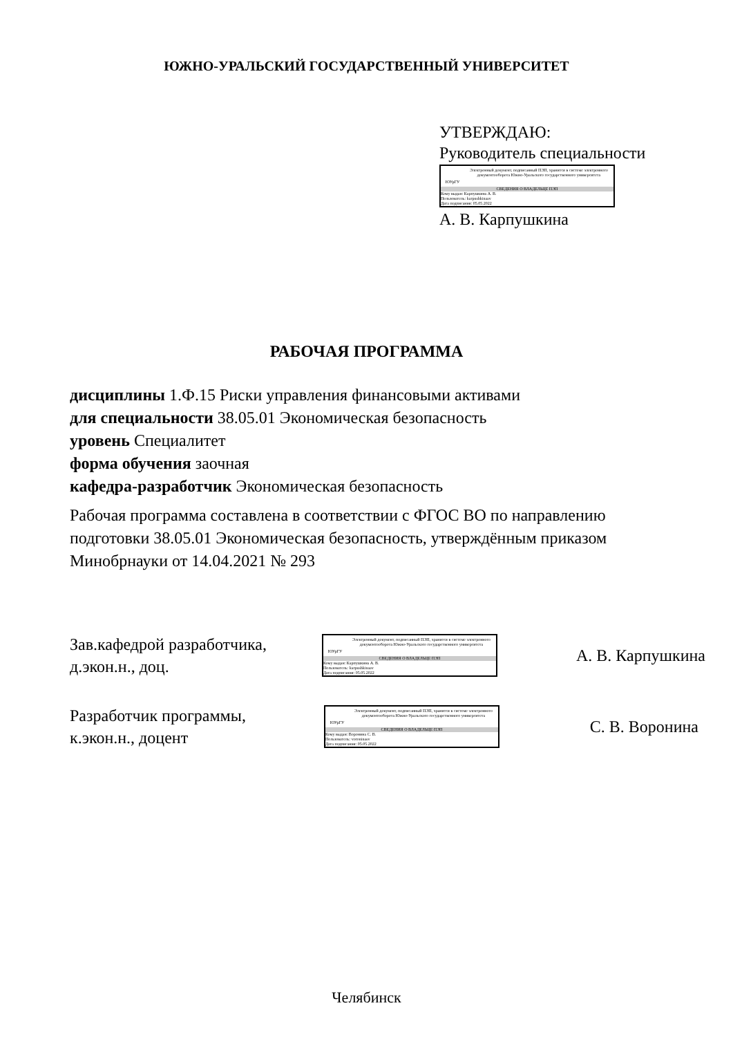ЮЖНО-УРАЛЬСКИЙ ГОСУДАРСТВЕННЫЙ УНИВЕРСИТЕТ
УТВЕРЖДАЮ:
Руководитель специальности
ЮУрГУ
Электронный документ, подписанный ПЭП, хранится в системе электронного документооборота Южно-Уральского государственного университета
СВЕДЕНИЯ О ВЛАДЕЛЬЦЕ ПЭП
Кому выдан: Карпушкина А. В.
Пользователь: karpushkinaav
Дата подписания: 05.05.2022
А. В. Карпушкина
РАБОЧАЯ ПРОГРАММА
дисциплины 1.Ф.15 Риски управления финансовыми активами
для специальности 38.05.01 Экономическая безопасность
уровень Специалитет
форма обучения заочная
кафедра-разработчик Экономическая безопасность
Рабочая программа составлена в соответствии с ФГОС ВО по направлению подготовки 38.05.01 Экономическая безопасность, утверждённым приказом Минобрнауки от 14.04.2021 № 293
Зав.кафедрой разработчика,
д.экон.н., доц.
ЮУрГУ
Электронный документ, подписанный ПЭП, хранится в системе электронного документооборота Южно-Уральского государственного университета
СВЕДЕНИЯ О ВЛАДЕЛЬЦЕ ПЭП
Кому выдан: Карпушкина А. В.
Пользователь: karpushkinaav
Дата подписания: 05.05.2022
А. В. Карпушкина
Разработчик программы,
к.экон.н., доцент
ЮУрГУ
Электронный документ, подписанный ПЭП, хранится в системе электронного документооборота Южно-Уральского государственного университета
СВЕДЕНИЯ О ВЛАДЕЛЬЦЕ ПЭП
Кому выдан: Воронина С. В.
Пользователь: voroninasv
Дата подписания: 05.05.2022
С. В. Воронина
Челябинск